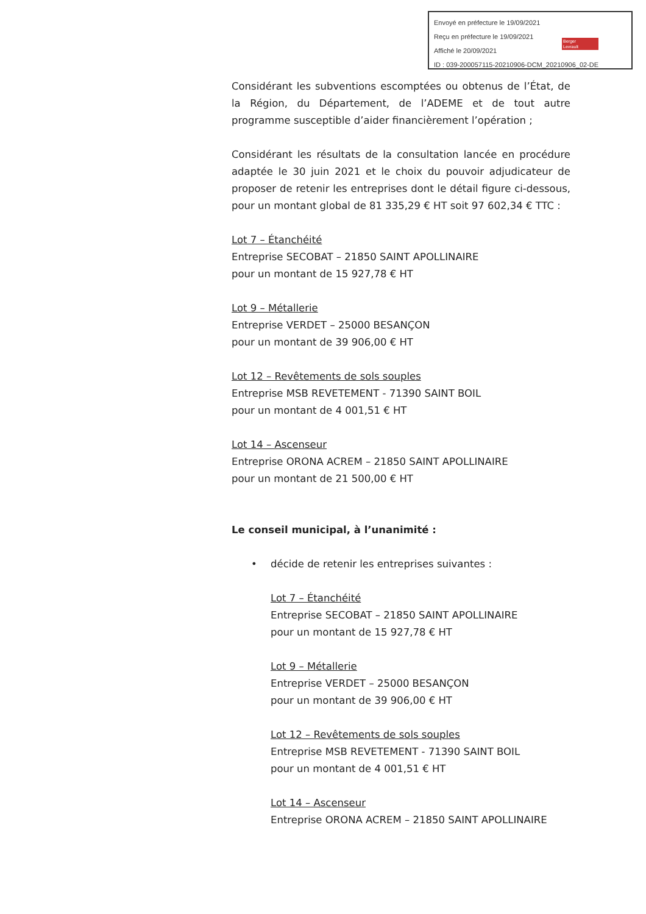Envoyé en préfecture le 19/09/2021
Reçu en préfecture le 19/09/2021
Affiché le 20/09/2021
ID : 039-200057115-20210906-DCM_20210906_02-DE
Berger
Levrault
Considérant les subventions escomptées ou obtenus de l’État, de la Région, du Département, de l’ADEME et de tout autre programme susceptible d’aider financièrement l’opération ;
Considérant les résultats de la consultation lancée en procédure adaptée le 30 juin 2021 et le choix du pouvoir adjudicateur de proposer de retenir les entreprises dont le détail figure ci-dessous, pour un montant global de 81 335,29 € HT soit 97 602,34 € TTC :
Lot 7 – Étanchéité
Entreprise SECOBAT – 21850 SAINT APOLLINAIRE
pour un montant de 15 927,78 € HT
Lot 9 – Métallerie
Entreprise VERDET – 25000 BESANÇON
pour un montant de 39 906,00 € HT
Lot 12 – Revêtements de sols souples
Entreprise MSB REVETEMENT - 71390 SAINT BOIL
pour un montant de 4 001,51 € HT
Lot 14 – Ascenseur
Entreprise ORONA ACREM – 21850 SAINT APOLLINAIRE
pour un montant de 21 500,00 € HT
Le conseil municipal, à l’unanimité :
• décide de retenir les entreprises suivantes :
Lot 7 – Étanchéité
Entreprise SECOBAT – 21850 SAINT APOLLINAIRE
pour un montant de 15 927,78 € HT
Lot 9 – Métallerie
Entreprise VERDET – 25000 BESANÇON
pour un montant de 39 906,00 € HT
Lot 12 – Revêtements de sols souples
Entreprise MSB REVETEMENT - 71390 SAINT BOIL
pour un montant de 4 001,51 € HT
Lot 14 – Ascenseur
Entreprise ORONA ACREM – 21850 SAINT APOLLINAIRE